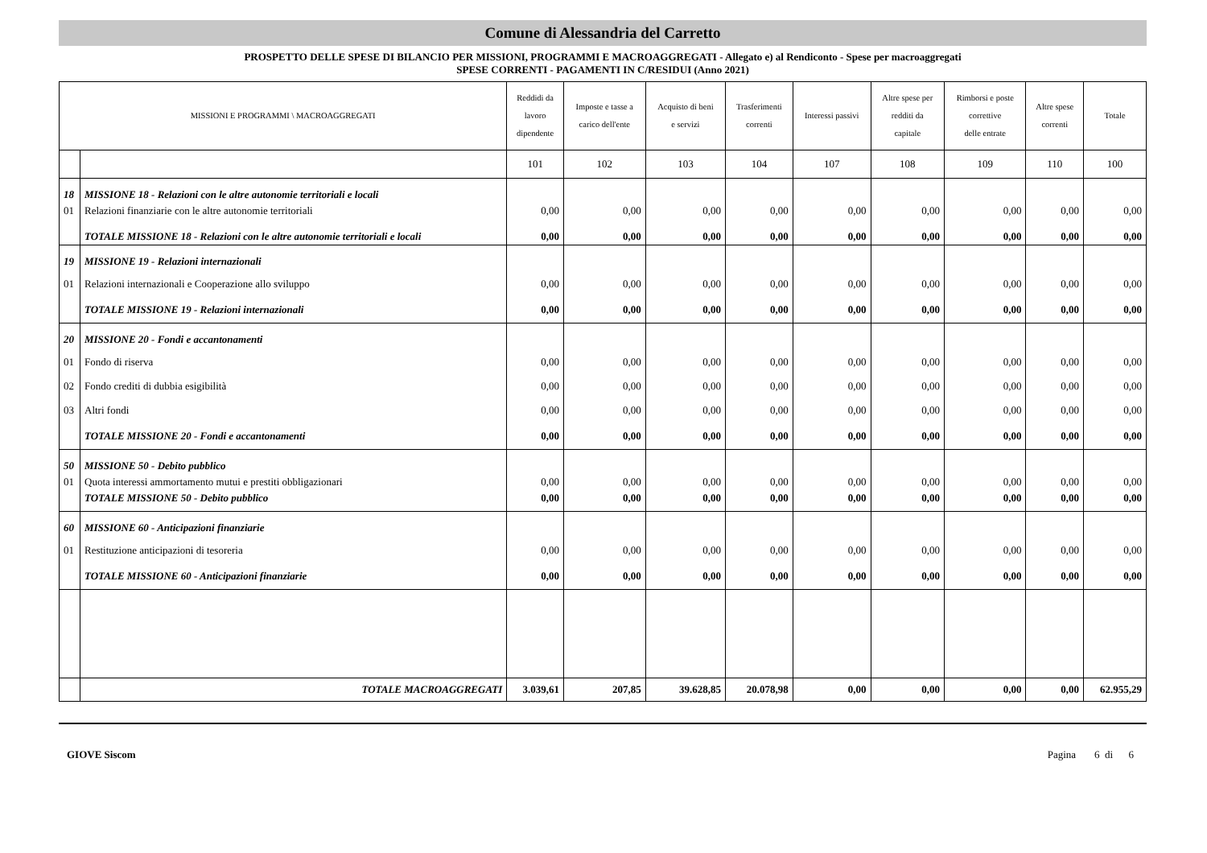Comune di Alessandria del Carretto
PROSPETTO DELLE SPESE DI BILANCIO PER MISSIONI, PROGRAMMI E MACROAGGREGATI - Allegato e) al Rendiconto - Spese per macroaggregati
SPESE CORRENTI - PAGAMENTI IN C/RESIDUI (Anno 2021)
| MISSIONI E PROGRAMMI \ MACROAGGREGATI | | Reddidi da lavoro dipendente | Imposte e tasse a carico dell'ente | Acquisto di beni e servizi | Trasferimenti correnti | Interessi passivi | Altre spese per redditi da capitale | Rimborsi e poste correttive delle entrate | Altre spese correnti | Totale |
| --- | --- | --- | --- | --- | --- | --- | --- | --- | --- | --- |
| | | 101 | 102 | 103 | 104 | 107 | 108 | 109 | 110 | 100 |
| 18 | MISSIONE 18 - Relazioni con le altre autonomie territoriali e locali | | | | | | | | | |
| 01 | Relazioni finanziarie con le altre autonomie territoriali | 0,00 | 0,00 | 0,00 | 0,00 | 0,00 | 0,00 | 0,00 | 0,00 | 0,00 |
| | TOTALE MISSIONE 18 - Relazioni con le altre autonomie territoriali e locali | 0,00 | 0,00 | 0,00 | 0,00 | 0,00 | 0,00 | 0,00 | 0,00 | 0,00 |
| 19 | MISSIONE 19 - Relazioni internazionali | | | | | | | | | |
| 01 | Relazioni internazionali e Cooperazione allo sviluppo | 0,00 | 0,00 | 0,00 | 0,00 | 0,00 | 0,00 | 0,00 | 0,00 | 0,00 |
| | TOTALE MISSIONE 19 - Relazioni internazionali | 0,00 | 0,00 | 0,00 | 0,00 | 0,00 | 0,00 | 0,00 | 0,00 | 0,00 |
| 20 | MISSIONE 20 - Fondi e accantonamenti | | | | | | | | | |
| 01 | Fondo di riserva | 0,00 | 0,00 | 0,00 | 0,00 | 0,00 | 0,00 | 0,00 | 0,00 | 0,00 |
| 02 | Fondo crediti di dubbia esigibilità | 0,00 | 0,00 | 0,00 | 0,00 | 0,00 | 0,00 | 0,00 | 0,00 | 0,00 |
| 03 | Altri fondi | 0,00 | 0,00 | 0,00 | 0,00 | 0,00 | 0,00 | 0,00 | 0,00 | 0,00 |
| | TOTALE MISSIONE 20 - Fondi e accantonamenti | 0,00 | 0,00 | 0,00 | 0,00 | 0,00 | 0,00 | 0,00 | 0,00 | 0,00 |
| 50 | MISSIONE 50 - Debito pubblico | | | | | | | | | |
| 01 | Quota interessi ammortamento mutui e prestiti obbligazionari | 0,00 | 0,00 | 0,00 | 0,00 | 0,00 | 0,00 | 0,00 | 0,00 | 0,00 |
| | TOTALE MISSIONE 50 - Debito pubblico | 0,00 | 0,00 | 0,00 | 0,00 | 0,00 | 0,00 | 0,00 | 0,00 | 0,00 |
| 60 | MISSIONE 60 - Anticipazioni finanziarie | | | | | | | | | |
| 01 | Restituzione anticipazioni di tesoreria | 0,00 | 0,00 | 0,00 | 0,00 | 0,00 | 0,00 | 0,00 | 0,00 | 0,00 |
| | TOTALE MISSIONE 60 - Anticipazioni finanziarie | 0,00 | 0,00 | 0,00 | 0,00 | 0,00 | 0,00 | 0,00 | 0,00 | 0,00 |
| | TOTALE MACROAGGREGATI | 3.039,61 | 207,85 | 39.628,85 | 20.078,98 | 0,00 | 0,00 | 0,00 | 0,00 | 62.955,29 |
GIOVE Siscom Pagina 6 di 6